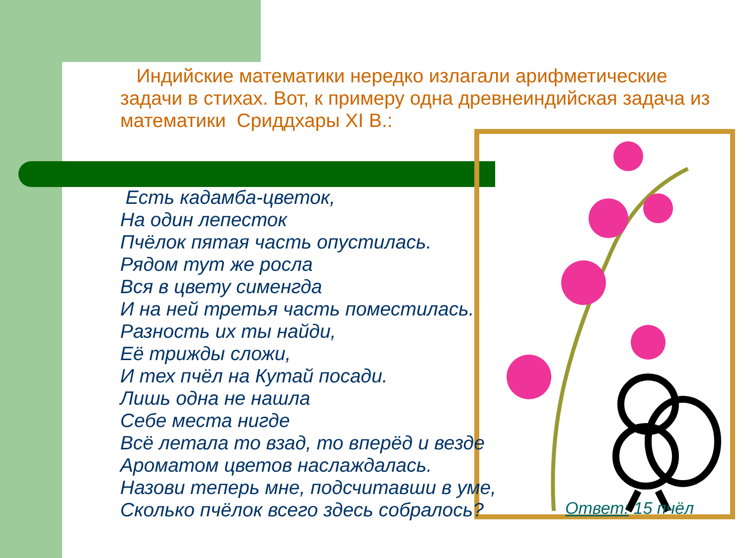Индийские математики нередко излагали арифметические задачи в стихах. Вот, к примеру одна древнеиндийская задача из математики Сриддхары XI В.:
Есть кадамба-цветок,
На один лепесток
Пчёлок пятая часть опустилась.
Рядом тут же росла
Вся в цвету сименгда
И на ней третья часть поместилась.
Разность их ты найди,
Её трижды сложи,
И тех пчёл на Кутай посади.
Лишь одна не нашла
Себе места нигде
Всё летала то взад, то вперёд и везде
Ароматом цветов наслаждалась.
Назови теперь мне, подсчитавши в уме,
Сколько пчёлок всего здесь собралось?
Ответ: 15 пчёл